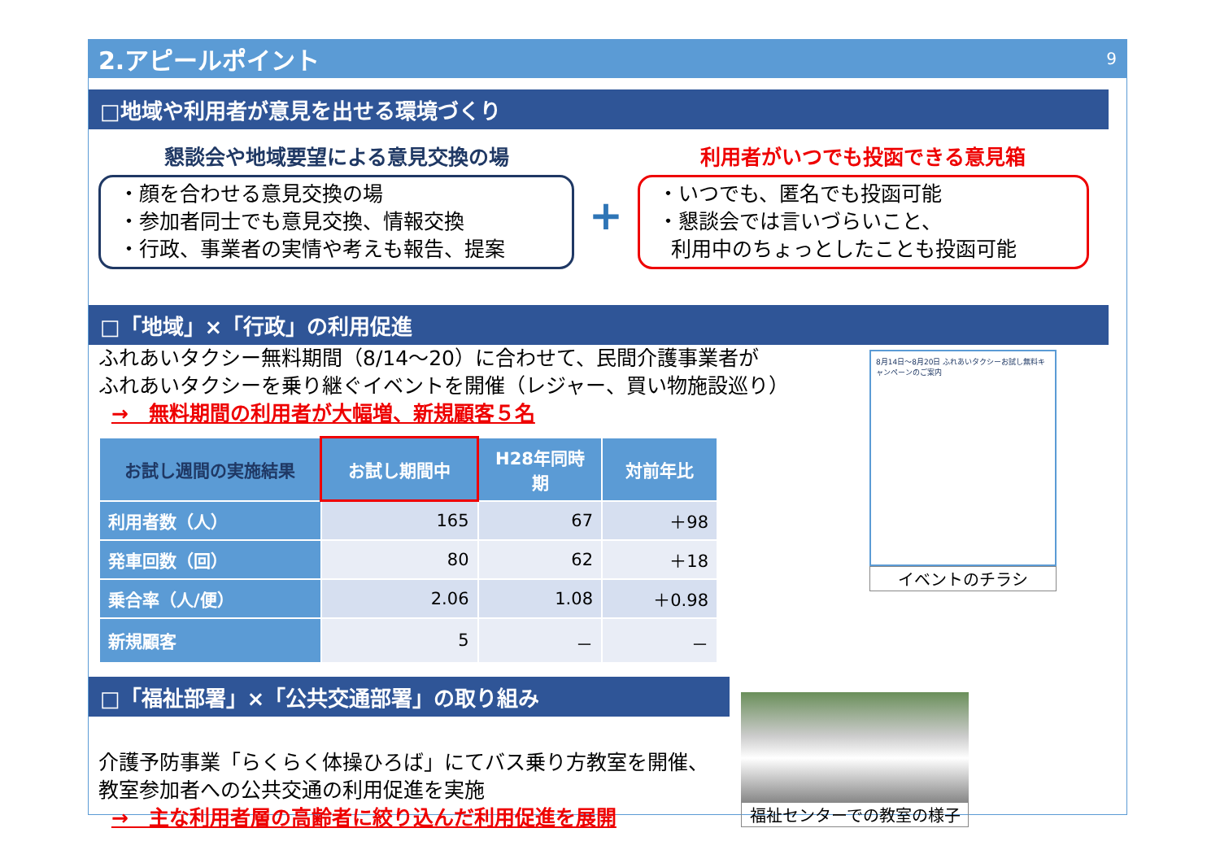2.アピールポイント 9
□地域や利用者が意見を出せる環境づくり
懇談会や地域要望による意見交換の場
・顔を合わせる意見交換の場
・参加者同士でも意見交換、情報交換
・行政、事業者の実情や考えも報告、提案
+
利用者がいつでも投函できる意見箱
・いつでも、匿名でも投函可能
・懇談会では言いづらいこと、
利用中のちょっとしたことも投函可能
□「地域」×「行政」の利用促進
ふれあいタクシー無料期間（8/14～20）に合わせて、民間介護事業者が
ふれあいタクシーを乗り継ぐイベントを開催（レジャー、買い物施設巡り）
→　無料期間の利用者が大幅増、新規顧客５名
| お試し週間の実施結果 | お試し期間中 | H28年同時期 | 対前年比 |
| --- | --- | --- | --- |
| 利用者数（人） | 165 | 67 | ＋98 |
| 発車回数（回） | 80 | 62 | ＋18 |
| 乗合率（人/便） | 2.06 | 1.08 | ＋0.98 |
| 新規顧客 | 5 | － | － |
8月14日～8月20日 ふれあいタクシーお試し無料キャンペーンのご案内
イベントのチラシ
□「福祉部署」×「公共交通部署」の取り組み
介護予防事業「らくらく体操ひろば」にてバス乗り方教室を開催、
教室参加者への公共交通の利用促進を実施
→　主な利用者層の高齢者に絞り込んだ利用促進を展開
福祉センターでの教室の様子